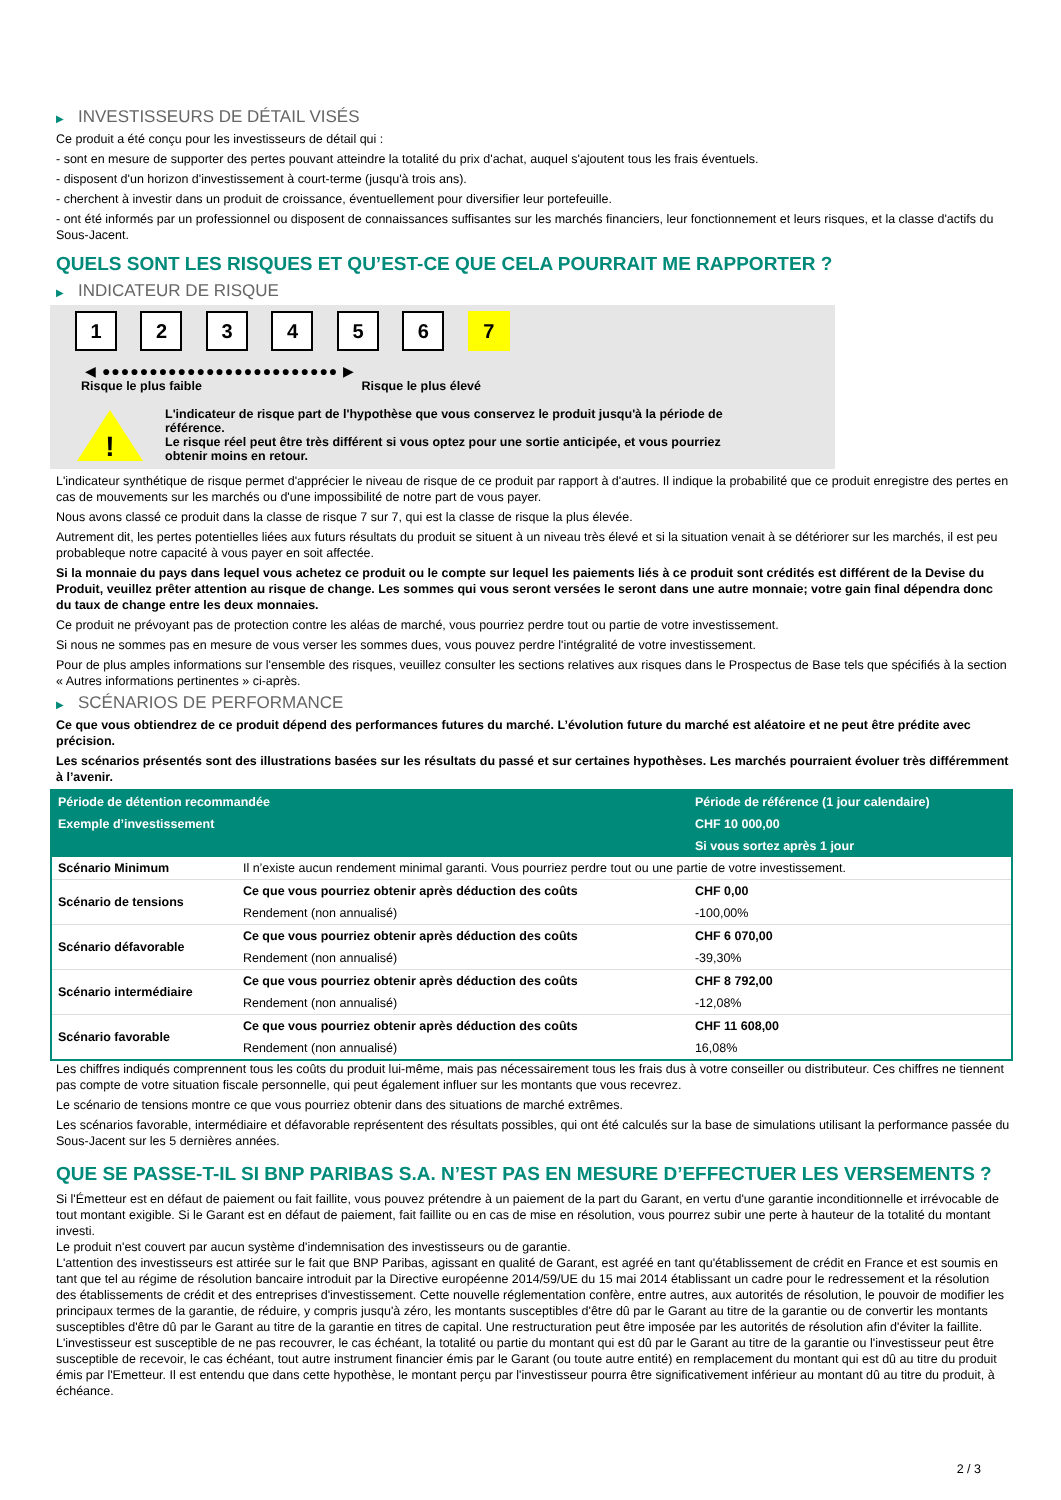▶ INVESTISSEURS DE DÉTAIL VISÉS
Ce produit a été conçu pour les investisseurs de détail qui :
- sont en mesure de supporter des pertes pouvant atteindre la totalité du prix d'achat, auquel s'ajoutent tous les frais éventuels.
- disposent d'un horizon d'investissement à court-terme (jusqu'à trois ans).
- cherchent à investir dans un produit de croissance, éventuellement pour diversifier leur portefeuille.
- ont été informés par un professionnel ou disposent de connaissances suffisantes sur les marchés financiers, leur fonctionnement et leurs risques, et la classe d'actifs du Sous-Jacent.
QUELS SONT LES RISQUES ET QU’EST-CE QUE CELA POURRAIT ME RAPPORTER ?
▶ INDICATEUR DE RISQUE
1 2 3 4 5 6 7
◀ ●●●●●●●●●●●●●●●●●●●●●●●●● ▶
Risque le plus faible Risque le plus élevé
!
L'indicateur de risque part de l'hypothèse que vous conservez le produit jusqu'à la période de référence.
Le risque réel peut être très différent si vous optez pour une sortie anticipée, et vous pourriez obtenir moins en retour.
L'indicateur synthétique de risque permet d'apprécier le niveau de risque de ce produit par rapport à d'autres. Il indique la probabilité que ce produit enregistre des pertes en cas de mouvements sur les marchés ou d'une impossibilité de notre part de vous payer.
Nous avons classé ce produit dans la classe de risque 7 sur 7, qui est la classe de risque la plus élevée.
Autrement dit, les pertes potentielles liées aux futurs résultats du produit se situent à un niveau très élevé et si la situation venait à se détériorer sur les marchés, il est peu probableque notre capacité à vous payer en soit affectée.
Si la monnaie du pays dans lequel vous achetez ce produit ou le compte sur lequel les paiements liés à ce produit sont crédités est différent de la Devise du Produit, veuillez prêter attention au risque de change. Les sommes qui vous seront versées le seront dans une autre monnaie; votre gain final dépendra donc du taux de change entre les deux monnaies.
Ce produit ne prévoyant pas de protection contre les aléas de marché, vous pourriez perdre tout ou partie de votre investissement.
Si nous ne sommes pas en mesure de vous verser les sommes dues, vous pouvez perdre l'intégralité de votre investissement.
Pour de plus amples informations sur l'ensemble des risques, veuillez consulter les sections relatives aux risques dans le Prospectus de Base tels que spécifiés à la section « Autres informations pertinentes » ci-après.
▶ SCÉNARIOS DE PERFORMANCE
Ce que vous obtiendrez de ce produit dépend des performances futures du marché. L’évolution future du marché est aléatoire et ne peut être prédite avec précision.
Les scénarios présentés sont des illustrations basées sur les résultats du passé et sur certaines hypothèses. Les marchés pourraient évoluer très différemment à l’avenir.
| Période de détention recommandée | | Période de référence (1 jour calendaire) |
| --- | --- | --- |
| Exemple d’investissement | | CHF 10 000,00 |
| | | Si vous sortez après 1 jour |
| Scénario Minimum | Il n’existe aucun rendement minimal garanti. Vous pourriez perdre tout ou une partie de votre investissement. | |
| Scénario de tensions | Ce que vous pourriez obtenir après déduction des coûts | CHF 0,00 |
| | Rendement (non annualisé) | -100,00% |
| Scénario défavorable | Ce que vous pourriez obtenir après déduction des coûts | CHF 6 070,00 |
| | Rendement (non annualisé) | -39,30% |
| Scénario intermédiaire | Ce que vous pourriez obtenir après déduction des coûts | CHF 8 792,00 |
| | Rendement (non annualisé) | -12,08% |
| Scénario favorable | Ce que vous pourriez obtenir après déduction des coûts | CHF 11 608,00 |
| | Rendement (non annualisé) | 16,08% |
Les chiffres indiqués comprennent tous les coûts du produit lui-même, mais pas nécessairement tous les frais dus à votre conseiller ou distributeur. Ces chiffres ne tiennent pas compte de votre situation fiscale personnelle, qui peut également influer sur les montants que vous recevrez.
Le scénario de tensions montre ce que vous pourriez obtenir dans des situations de marché extrêmes.
Les scénarios favorable, intermédiaire et défavorable représentent des résultats possibles, qui ont été calculés sur la base de simulations utilisant la performance passée du Sous-Jacent sur les 5 dernières années.
QUE SE PASSE-T-IL SI BNP PARIBAS S.A. N’EST PAS EN MESURE D’EFFECTUER LES VERSEMENTS ?
Si l'Émetteur est en défaut de paiement ou fait faillite, vous pouvez prétendre à un paiement de la part du Garant, en vertu d'une garantie inconditionnelle et irrévocable de tout montant exigible. Si le Garant est en défaut de paiement, fait faillite ou en cas de mise en résolution, vous pourrez subir une perte à hauteur de la totalité du montant investi.
Le produit n'est couvert par aucun système d'indemnisation des investisseurs ou de garantie.
L'attention des investisseurs est attirée sur le fait que BNP Paribas, agissant en qualité de Garant, est agréé en tant qu'établissement de crédit en France et est soumis en tant que tel au régime de résolution bancaire introduit par la Directive européenne 2014/59/UE du 15 mai 2014 établissant un cadre pour le redressement et la résolution des établissements de crédit et des entreprises d'investissement. Cette nouvelle réglementation confère, entre autres, aux autorités de résolution, le pouvoir de modifier les principaux termes de la garantie, de réduire, y compris jusqu'à zéro, les montants susceptibles d'être dû par le Garant au titre de la garantie ou de convertir les montants susceptibles d'être dû par le Garant au titre de la garantie en titres de capital. Une restructuration peut être imposée par les autorités de résolution afin d'éviter la faillite. L'investisseur est susceptible de ne pas recouvrer, le cas échéant, la totalité ou partie du montant qui est dû par le Garant au titre de la garantie ou l'investisseur peut être susceptible de recevoir, le cas échéant, tout autre instrument financier émis par le Garant (ou toute autre entité) en remplacement du montant qui est dû au titre du produit émis par l'Emetteur. Il est entendu que dans cette hypothèse, le montant perçu par l'investisseur pourra être significativement inférieur au montant dû au titre du produit, à échéance.
2 / 3